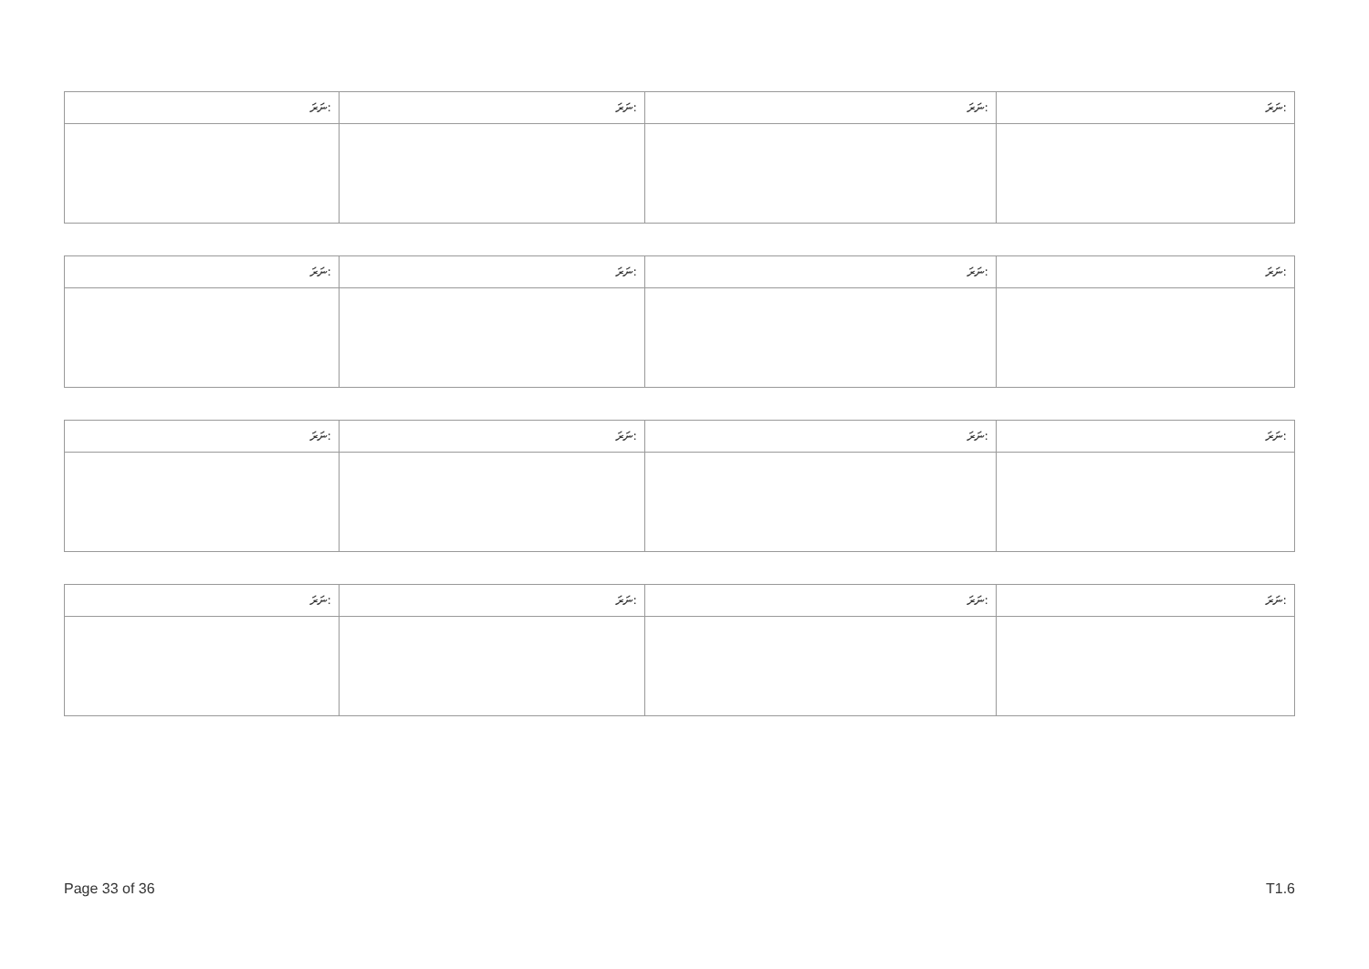| ނަރަ: | ނަރަ: | ނަރަ: | ނަރަ: |
| --- | --- | --- | --- |
| ނަރަ: | ނަރަ: | ނަރަ: | ނަރަ: |
| --- | --- | --- | --- |
| ނަރަ: | ނަރަ: | ނަރަ: | ނަރަ: |
| --- | --- | --- | --- |
| ނަރަ: | ނަރަ: | ނަރަ: | ނަރަ: |
| --- | --- | --- | --- |
Page 33 of 36 T1.6